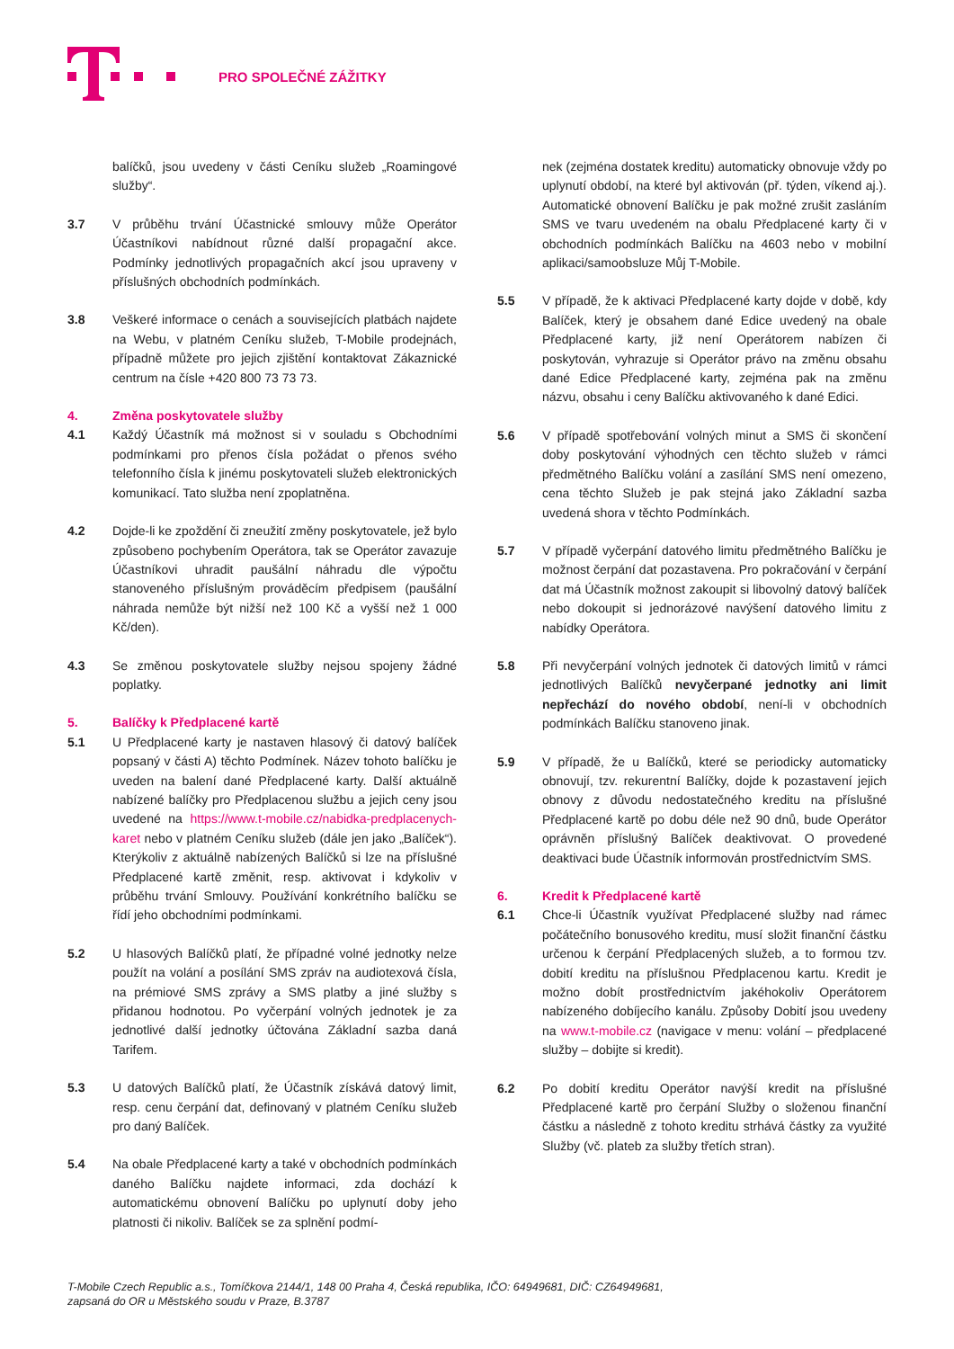PRO SPOLEČNÉ ZÁŽITKY
balíčků, jsou uvedeny v části Ceníku služeb „Roamingové služby“.
3.7 V průběhu trvání Účastnické smlouvy může Operátor Účastníkovi nabídnout různé další propagační akce. Podmínky jednotlivých propagačních akcí jsou upraveny v příslušných obchodních podmínkách.
3.8 Veškeré informace o cenách a souvisejících platbách najdete na Webu, v platném Ceníku služeb, T-Mobile prodejnách, případně můžete pro jejich zjištění kontaktovat Zákaznické centrum na čísle +420 800 73 73 73.
4. Změna poskytovatele služby
4.1 Každý Účastník má možnost si v souladu s Obchodními podmínkami pro přenos čísla požádat o přenos svého telefonního čísla k jinému poskytovateli služeb elektronických komunikací. Tato služba není zpoplatněna.
4.2 Dojde-li ke zpoždění či zneužití změny poskytovatele, jež bylo způsobeno pochybením Operátora, tak se Operátor zavazuje Účastníkovi uhradit paušální náhradu dle výpočtu stanoveného příslušným prováděcím předpisem (paušální náhrada nemůže být nižší než 100 Kč a vyšší než 1 000 Kč/den).
4.3 Se změnou poskytovatele služby nejsou spojeny žádné poplatky.
5. Balíčky k Předplacené kartě
5.1 U Předplacené karty je nastaven hlasový či datový balíček popsaný v části A) těchto Podmínek. Název tohoto balíčku je uveden na balení dané Předplacené karty. Další aktuálně nabízené balíčky pro Předplacenou službu a jejich ceny jsou uvedené na https://www.t-mobile.cz/nabidka-predplacenych-karet nebo v platném Ceníku služeb (dále jen jako „Balíček“). Kterýkoliv z aktuálně nabízených Balíčků si lze na příslušné Předplacené kartě změnit, resp. aktivovat i kdykoliv v průběhu trvání Smlouvy. Používání konkrétního balíčku se řídí jeho obchodními podmínkami.
5.2 U hlasových Balíčků platí, že případné volné jednotky nelze použít na volání a posílání SMS zpráv na audiotexová čísla, na prémiové SMS zprávy a SMS platby a jiné služby s přidanou hodnotou. Po vyčerpání volných jednotek je za jednotlivé další jednotky účtována Základní sazba daná Tarifem.
5.3 U datových Balíčků platí, že Účastník získává datový limit, resp. cenu čerpání dat, definovaný v platném Ceníku služeb pro daný Balíček.
5.4 Na obale Předplacené karty a také v obchodních podmínkách daného Balíčku najdete informaci, zda dochází k automatickému obnovení Balíčku po uplynutí doby jeho platnosti či nikoliv. Balíček se za splnění podmí-
nek (zejména dostatek kreditu) automaticky obnovuje vždy po uplynutí období, na které byl aktivován (př. týden, víkend aj.). Automatické obnovení Balíčku je pak možné zrušit zasláním SMS ve tvaru uvedeném na obalu Předplacené karty či v obchodních podmínkách Balíčku na 4603 nebo v mobilní aplikaci/samoobsluze Můj T-Mobile.
5.5 V případě, že k aktivaci Předplacené karty dojde v době, kdy Balíček, který je obsahem dané Edice uvedený na obale Předplacené karty, již není Operátorem nabízen či poskytován, vyhrazuje si Operátor právo na změnu obsahu dané Edice Předplacené karty, zejména pak na změnu názvu, obsahu i ceny Balíčku aktivovaného k dané Edici.
5.6 V případě spotřebování volných minut a SMS či skončení doby poskytování výhodných cen těchto služeb v rámci předmětného Balíčku volání a zasílání SMS není omezeno, cena těchto Služeb je pak stejná jako Základní sazba uvedená shora v těchto Podmínkách.
5.7 V případě vyčerpání datového limitu předmětného Balíčku je možnost čerpání dat pozastavena. Pro pokračování v čerpání dat má Účastník možnost zakoupit si libovolný datový balíček nebo dokoupit si jednorázové navýšení datového limitu z nabídky Operátora.
5.8 Při nevyčerpání volných jednotek či datových limitů v rámci jednotlivých Balíčků nevyčerpané jednotky ani limit nepřechází do nového období, není-li v obchodních podmínkách Balíčku stanoveno jinak.
5.9 V případě, že u Balíčků, které se periodicky automaticky obnovují, tzv. rekurentní Balíčky, dojde k pozastavení jejich obnovy z důvodu nedostatečného kreditu na příslušné Předplacené kartě po dobu déle než 90 dnů, bude Operátor oprávněn příslušný Balíček deaktivovat. O provedené deaktivaci bude Účastník informován prostřednictvím SMS.
6. Kredit k Předplacené kartě
6.1 Chce-li Účastník využívat Předplacené služby nad rámec počátečního bonusového kreditu, musí složit finanční částku určenou k čerpání Předplacených služeb, a to formou tzv. dobití kreditu na příslušnou Předplacenou kartu. Kredit je možno dobít prostřednictvím jakéhokoliv Operátorem nabízeného dobíjecího kanálu. Způsoby Dobití jsou uvedeny na www.t-mobile.cz (navigace v menu: volání – předplacené služby – dobijte si kredit).
6.2 Po dobití kreditu Operátor navýší kredit na příslušné Předplacené kartě pro čerpání Služby o složenou finanční částku a následně z tohoto kreditu strhává částky za využité Služby (vč. plateb za služby třetích stran).
T-Mobile Czech Republic a.s., Tomíčkova 2144/1, 148 00 Praha 4, Česká republika, IČO: 64949681, DIČ: CZ64949681,
zapsaná do OR u Městského soudu v Praze, B.3787